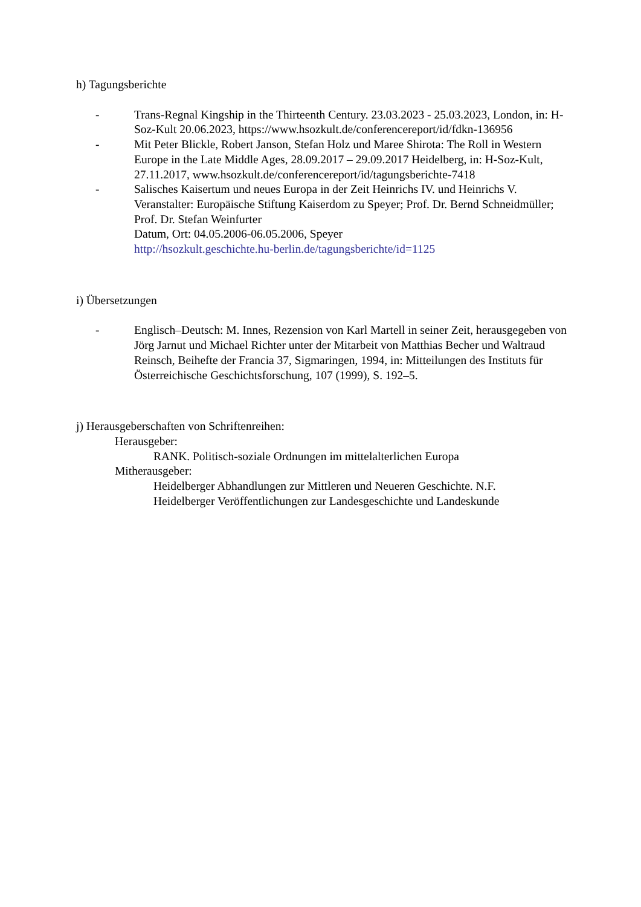h) Tagungsberichte
- Trans-Regnal Kingship in the Thirteenth Century. 23.03.2023 - 25.03.2023, London, in: H-Soz-Kult 20.06.2023, https://www.hsozkult.de/conferencereport/id/fdkn-136956
- Mit Peter Blickle, Robert Janson, Stefan Holz und Maree Shirota: The Roll in Western Europe in the Late Middle Ages, 28.09.2017 – 29.09.2017 Heidelberg, in: H-Soz-Kult, 27.11.2017, www.hsozkult.de/conferencereport/id/tagungsberichte-7418
- Salisches Kaisertum und neues Europa in der Zeit Heinrichs IV. und Heinrichs V.
Veranstalter: Europäische Stiftung Kaiserdom zu Speyer; Prof. Dr. Bernd Schneidmüller; Prof. Dr. Stefan Weinfurter
Datum, Ort: 04.05.2006-06.05.2006, Speyer
http://hsozkult.geschichte.hu-berlin.de/tagungsberichte/id=1125
i) Übersetzungen
- Englisch–Deutsch: M. Innes, Rezension von Karl Martell in seiner Zeit, herausgegeben von Jörg Jarnut und Michael Richter unter der Mitarbeit von Matthias Becher und Waltraud Reinsch, Beihefte der Francia 37, Sigmaringen, 1994, in: Mitteilungen des Instituts für Österreichische Geschichtsforschung, 107 (1999), S. 192–5.
j) Herausgeberschaften von Schriftenreihen:
Herausgeber:
RANK. Politisch-soziale Ordnungen im mittelalterlichen Europa
Mitherausgeber:
Heidelberger Abhandlungen zur Mittleren und Neueren Geschichte. N.F.
Heidelberger Veröffentlichungen zur Landesgeschichte und Landeskunde